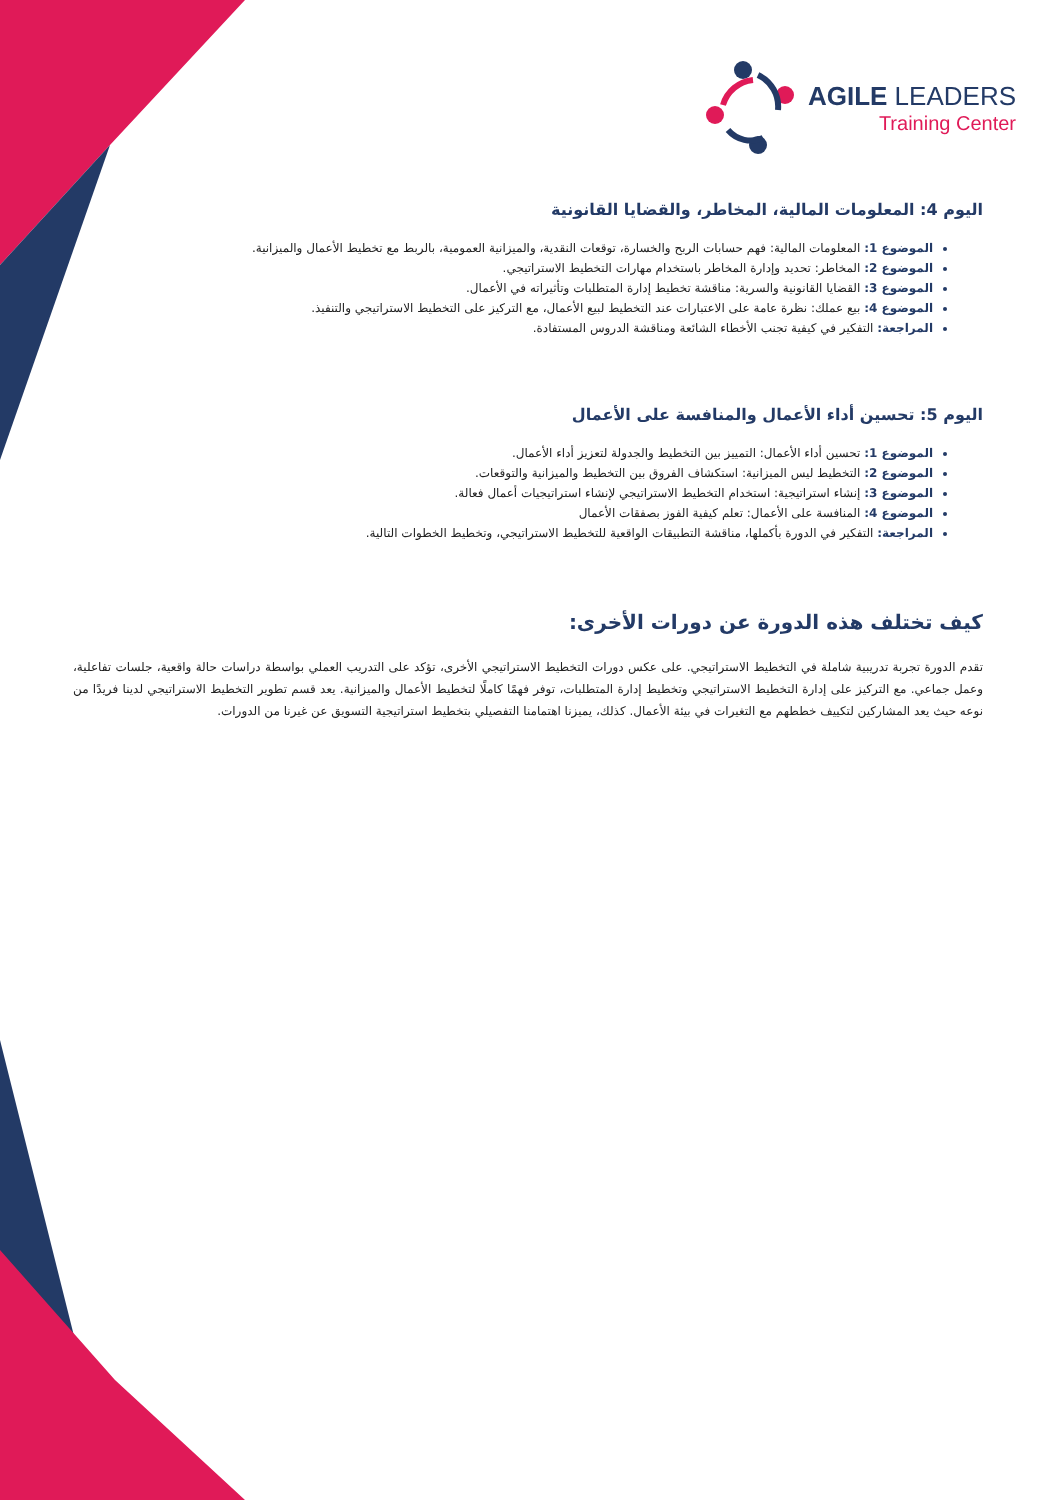AGILE LEADERS
Training Center
اليوم 4: المعلومات المالية، المخاطر، والقضايا القانونية
الموضوع 1: المعلومات المالية: فهم حسابات الربح والخسارة، توقعات النقدية، والميزانية العمومية، بالربط مع تخطيط الأعمال والميزانية.
الموضوع 2: المخاطر: تحديد وإدارة المخاطر باستخدام مهارات التخطيط الاستراتيجي.
الموضوع 3: القضايا القانونية والسرية: مناقشة تخطيط إدارة المتطلبات وتأثيراته في الأعمال.
الموضوع 4: بيع عملك: نظرة عامة على الاعتبارات عند التخطيط لبيع الأعمال، مع التركيز على التخطيط الاستراتيجي والتنفيذ.
المراجعة: التفكير في كيفية تجنب الأخطاء الشائعة ومناقشة الدروس المستفادة.
اليوم 5: تحسين أداء الأعمال والمنافسة على الأعمال
الموضوع 1: تحسين أداء الأعمال: التمييز بين التخطيط والجدولة لتعزيز أداء الأعمال.
الموضوع 2: التخطيط ليس الميزانية: استكشاف الفروق بين التخطيط والميزانية والتوقعات.
الموضوع 3: إنشاء استراتيجية: استخدام التخطيط الاستراتيجي لإنشاء استراتيجيات أعمال فعالة.
الموضوع 4: المنافسة على الأعمال: تعلم كيفية الفوز بصفقات الأعمال
المراجعة: التفكير في الدورة بأكملها، مناقشة التطبيقات الواقعية للتخطيط الاستراتيجي، وتخطيط الخطوات التالية.
كيف تختلف هذه الدورة عن دورات الأخرى:
تقدم الدورة تجربة تدريبية شاملة في التخطيط الاستراتيجي. على عكس دورات التخطيط الاستراتيجي الأخرى، تؤكد على التدريب العملي بواسطة دراسات حالة واقعية، جلسات تفاعلية، وعمل جماعي. مع التركيز على إدارة التخطيط الاستراتيجي وتخطيط إدارة المتطلبات، توفر فهمًا كاملًا لتخطيط الأعمال والميزانية. يعد قسم تطوير التخطيط الاستراتيجي لدينا فريدًا من نوعه حيث يعد المشاركين لتكييف خططهم مع التغيرات في بيئة الأعمال. كذلك، يميزنا اهتمامنا التفصيلي بتخطيط استراتيجية التسويق عن غيرنا من الدورات.